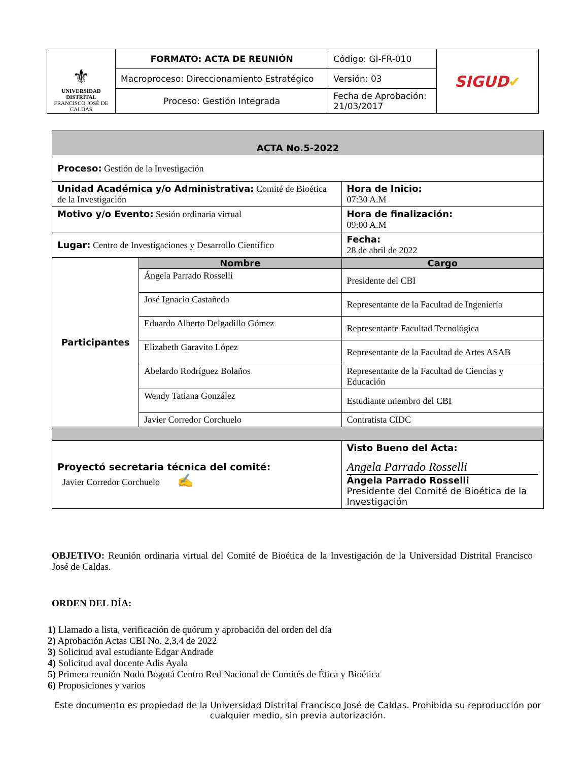| ⚜ UNIVERSIDAD DISTRITAL FRANCISCO JOSÉ DE CALDAS | FORMATO: ACTA DE REUNIÓN | Código: GI-FR-010 | SIGUD ✔ |
| | Macroproceso: Direccionamiento Estratégico | Versión: 03 | |
| | Proceso: Gestión Integrada | Fecha de Aprobación: 21/03/2017 | |
| ACTA No.5-2022 | | | |
| Proceso: Gestión de la Investigación | | | |
| Unidad Académica y/o Administrativa: Comité de Bioética de la Investigación | | | Hora de Inicio: 07:30 A.M |
| Motivo y/o Evento: Sesión ordinaria virtual | | | Hora de finalización: 09:00 A.M |
| Lugar: Centro de Investigaciones y Desarrollo Científico | | | Fecha: 28 de abril de 2022 |
| Participantes | Nombre | Cargo | |
| | Ángela Parrado Rosselli | Presidente del CBI | |
| | José Ignacio Castañeda | Representante de la Facultad de Ingeniería | |
| | Eduardo Alberto Delgadillo Gómez | Representante Facultad Tecnológica | |
| | Elizabeth Garavito López | Representante de la Facultad de Artes ASAB | |
| | Abelardo Rodríguez Bolaños | Representante de la Facultad de Ciencias y Educación | |
| | Wendy Tatiana González | Estudiante miembro del CBI | |
| | Javier Corredor Corchuelo | Contratista CIDC | |
| Proyectó secretaria técnica del comité: Javier Corredor Corchuelo ✍ | | Visto Bueno del Acta: Angela Parrado Rosselli Ángela Parrado Rosselli Presidente del Comité de Bioética de la Investigación | |
OBJETIVO: Reunión ordinaria virtual del Comité de Bioética de la Investigación de la Universidad Distrital Francisco José de Caldas.
ORDEN DEL DÍA:
1) Llamado a lista, verificación de quórum y aprobación del orden del día
2) Aprobación Actas CBI No. 2,3,4 de 2022
3) Solicitud aval estudiante Edgar Andrade
4) Solicitud aval docente Adis Ayala
5) Primera reunión Nodo Bogotá Centro Red Nacional de Comités de Ética y Bioética
6) Proposiciones y varios
Este documento es propiedad de la Universidad Distrital Francisco José de Caldas. Prohibida su reproducción por cualquier medio, sin previa autorización.